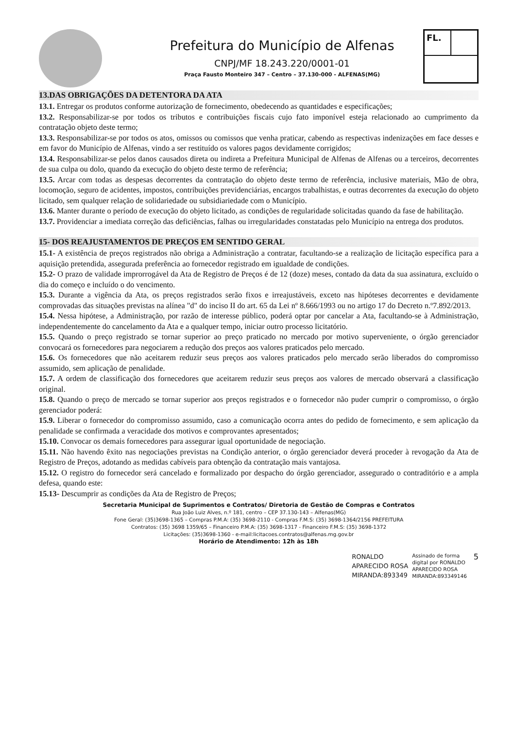Prefeitura do Município de Alfenas
CNPJ/MF 18.243.220/0001-01
Praça Fausto Monteiro 347 – Centro – 37.130-000 - ALFENAS(MG)
FL.
13.DAS OBRIGAÇÕES DA DETENTORA DA ATA
13.1. Entregar os produtos conforme autorização de fornecimento, obedecendo as quantidades e especificações;
13.2. Responsabilizar-se por todos os tributos e contribuições fiscais cujo fato imponível esteja relacionado ao cumprimento da contratação objeto deste termo;
13.3. Responsabilizar-se por todos os atos, omissos ou comissos que venha praticar, cabendo as respectivas indenizações em face desses e em favor do Município de Alfenas, vindo a ser restituído os valores pagos devidamente corrigidos;
13.4. Responsabilizar-se pelos danos causados direta ou indireta a Prefeitura Municipal de Alfenas de Alfenas ou a terceiros, decorrentes de sua culpa ou dolo, quando da execução do objeto deste termo de referência;
13.5. Arcar com todas as despesas decorrentes da contratação do objeto deste termo de referência, inclusive materiais, Mão de obra, locomoção, seguro de acidentes, impostos, contribuições previdenciárias, encargos trabalhistas, e outras decorrentes da execução do objeto licitado, sem qualquer relação de solidariedade ou subsidiariedade com o Município.
13.6. Manter durante o período de execução do objeto licitado, as condições de regularidade solicitadas quando da fase de habilitação.
13.7. Providenciar a imediata correção das deficiências, falhas ou irregularidades constatadas pelo Município na entrega dos produtos.
15- DOS REAJUSTAMENTOS DE PREÇOS EM SENTIDO GERAL
15.1- A existência de preços registrados não obriga a Administração a contratar, facultando-se a realização de licitação específica para a aquisição pretendida, assegurada preferência ao fornecedor registrado em igualdade de condições.
15.2- O prazo de validade improrrogável da Ata de Registro de Preços é de 12 (doze) meses, contado da data da sua assinatura, excluído o dia do começo e incluído o do vencimento.
15.3. Durante a vigência da Ata, os preços registrados serão fixos e irreajustáveis, exceto nas hipóteses decorrentes e devidamente comprovadas das situações previstas na alínea "d" do inciso II do art. 65 da Lei nº 8.666/1993 ou no artigo 17 do Decreto n.º7.892/2013.
15.4. Nessa hipótese, a Administração, por razão de interesse público, poderá optar por cancelar a Ata, facultando-se à Administração, independentemente do cancelamento da Ata e a qualquer tempo, iniciar outro processo licitatório.
15.5. Quando o preço registrado se tornar superior ao preço praticado no mercado por motivo superveniente, o órgão gerenciador convocará os fornecedores para negociarem a redução dos preços aos valores praticados pelo mercado.
15.6. Os fornecedores que não aceitarem reduzir seus preços aos valores praticados pelo mercado serão liberados do compromisso assumido, sem aplicação de penalidade.
15.7. A ordem de classificação dos fornecedores que aceitarem reduzir seus preços aos valores de mercado observará a classificação original.
15.8. Quando o preço de mercado se tornar superior aos preços registrados e o fornecedor não puder cumprir o compromisso, o órgão gerenciador poderá:
15.9. Liberar o fornecedor do compromisso assumido, caso a comunicação ocorra antes do pedido de fornecimento, e sem aplicação da penalidade se confirmada a veracidade dos motivos e comprovantes apresentados;
15.10. Convocar os demais fornecedores para assegurar igual oportunidade de negociação.
15.11. Não havendo êxito nas negociações previstas na Condição anterior, o órgão gerenciador deverá proceder à revogação da Ata de Registro de Preços, adotando as medidas cabíveis para obtenção da contratação mais vantajosa.
15.12. O registro do fornecedor será cancelado e formalizado por despacho do órgão gerenciador, assegurado o contraditório e a ampla defesa, quando este:
15.13- Descumprir as condições da Ata de Registro de Preços;
Secretaria Municipal de Suprimentos e Contratos/ Diretoria de Gestão de Compras e Contratos
Rua João Luiz Alves, n.º 181, centro – CEP 37.130-143 – Alfenas(MG)
Fone Geral: (35)3698-1365 – Compras P.M.A: (35) 3698-2110 - Compras F.M.S: (35) 3698-1364/2156 PREFEITURA
Contratos: (35) 3698 1359/65 – Financeiro P.M.A: (35) 3698-1317 - Financeiro F.M.S: (35) 3698-1372
Licitações: (35)3698-1360 - e-mail:licitacoes.contratos@alfenas.mg.gov.br
Horário de Atendimento: 12h às 18h
RONALDO
APARECIDO ROSA
MIRANDA:893349
Assinado de forma
digital por RONALDO
APARECIDO ROSA
MIRANDA:893349146
5